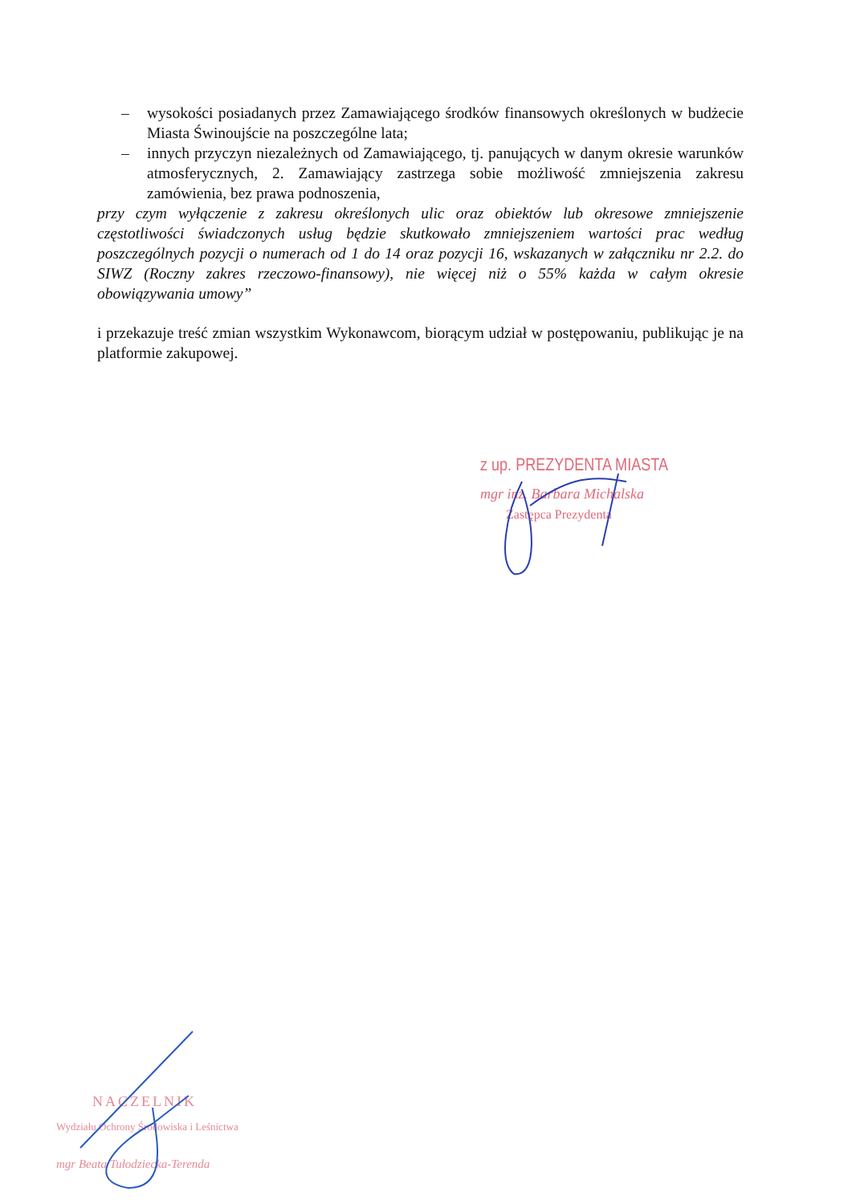– wysokości posiadanych przez Zamawiającego środków finansowych określonych w budżecie Miasta Świnoujście na poszczególne lata;
– innych przyczyn niezależnych od Zamawiającego, tj. panujących w danym okresie warunków atmosferycznych, 2. Zamawiający zastrzega sobie możliwość zmniejszenia zakresu zamówienia, bez prawa podnoszenia,
przy czym wyłączenie z zakresu określonych ulic oraz obiektów lub okresowe zmniejszenie częstotliwości świadczonych usług będzie skutkowało zmniejszeniem wartości prac według poszczególnych pozycji o numerach od 1 do 14 oraz pozycji 16, wskazanych w załączniku nr 2.2. do SIWZ (Roczny zakres rzeczowo-finansowy), nie więcej niż o 55% każda w całym okresie obowiązywania umowy”
i przekazuje treść zmian wszystkim Wykonawcom, biorącym udział w postępowaniu, publikując je na platformie zakupowej.
z up. PREZYDENTA MIASTA
mgr inż. Barbara Michalska
Zastępca Prezydenta
NACZELNIK
Wydziału Ochrony Środowiska i Leśnictwa
mgr Beata Tułodziecka-Terenda